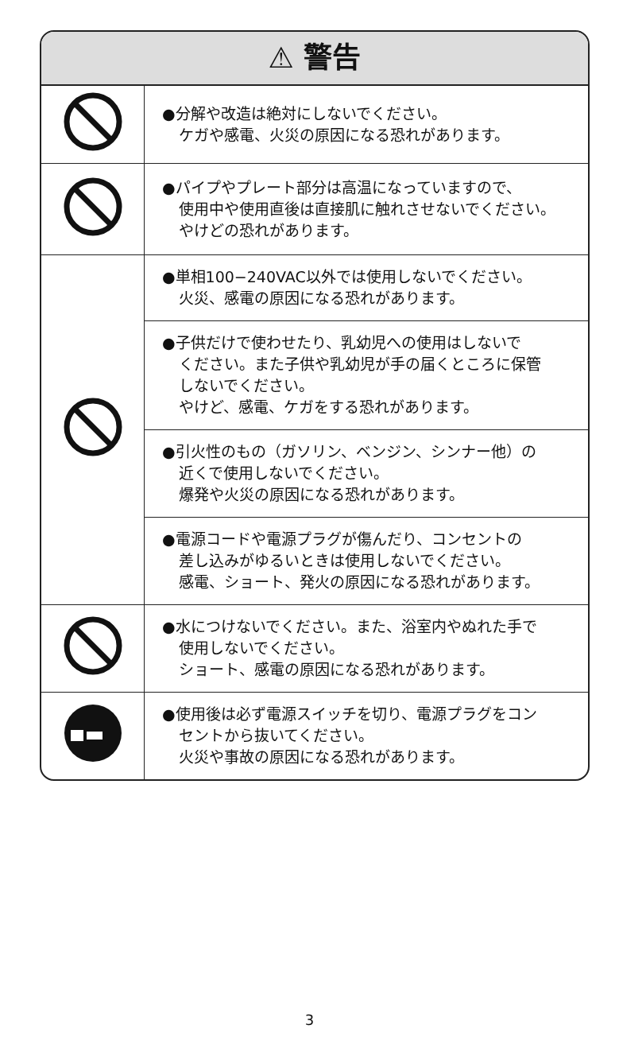⚠ 警告
| | ●分解や改造は絶対にしないでください。 ケガや感電、火災の原因になる恐れがあります。 |
| | ●パイプやプレート部分は高温になっていますので、 使用中や使用直後は直接肌に触れさせないでください。 やけどの恐れがあります。 |
| | ●単相100−240VAC以外では使用しないでください。 火災、感電の原因になる恐れがあります。 |
| | ●子供だけで使わせたり、乳幼児への使用はしないで ください。また子供や乳幼児が手の届くところに保管 しないでください。 やけど、感電、ケガをする恐れがあります。 |
| | ●引火性のもの（ガソリン、ベンジン、シンナー他）の 近くで使用しないでください。 爆発や火災の原因になる恐れがあります。 |
| | ●電源コードや電源プラグが傷んだり、コンセントの 差し込みがゆるいときは使用しないでください。 感電、ショート、発火の原因になる恐れがあります。 |
| | ●水につけないでください。また、浴室内やぬれた手で 使用しないでください。 ショート、感電の原因になる恐れがあります。 |
| | ●使用後は必ず電源スイッチを切り、電源プラグをコン セントから抜いてください。 火災や事故の原因になる恐れがあります。 |
3